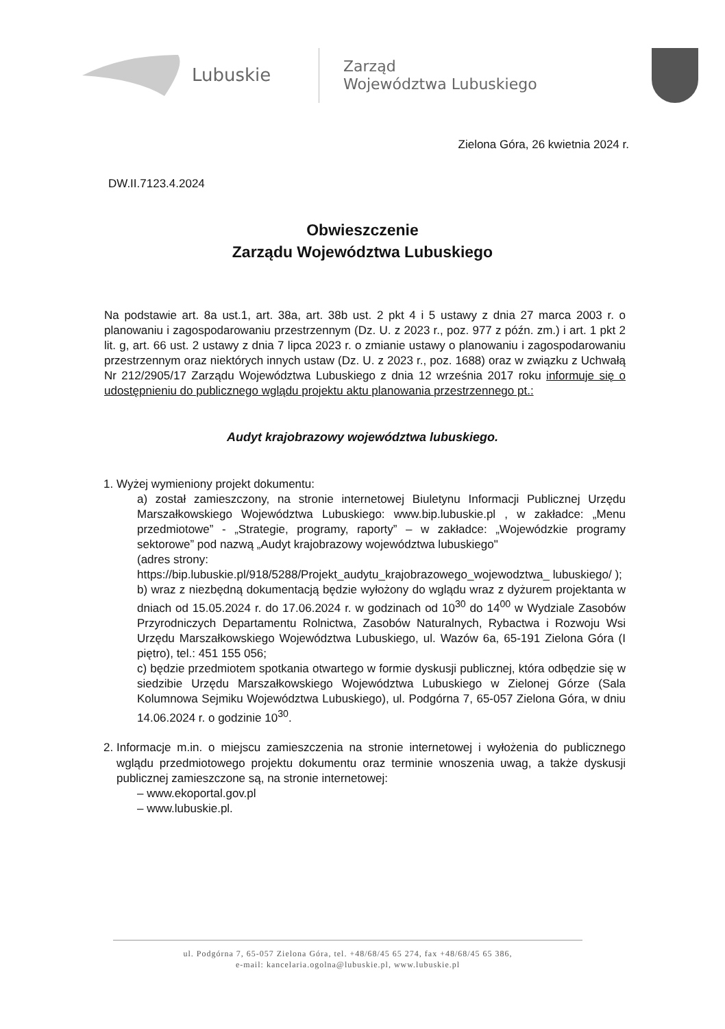Lubuskie
Zarząd
Województwa Lubuskiego
Zielona Góra, 26 kwietnia 2024 r.
DW.II.7123.4.2024
Obwieszczenie
Zarządu Województwa Lubuskiego
Na podstawie art. 8a ust.1, art. 38a, art. 38b ust. 2 pkt 4 i 5 ustawy z dnia 27 marca 2003 r. o planowaniu i zagospodarowaniu przestrzennym (Dz. U. z 2023 r., poz. 977 z późn. zm.) i art. 1 pkt 2 lit. g, art. 66 ust. 2 ustawy z dnia 7 lipca 2023 r. o zmianie ustawy o planowaniu i zagospodarowaniu przestrzennym oraz niektórych innych ustaw (Dz. U. z 2023 r., poz. 1688) oraz w związku z Uchwałą Nr 212/2905/17 Zarządu Województwa Lubuskiego z dnia 12 września 2017 roku informuje się o udostępnieniu do publicznego wglądu projektu aktu planowania przestrzennego pt.:
Audyt krajobrazowy województwa lubuskiego.
1. Wyżej wymieniony projekt dokumentu:
a) został zamieszczony, na stronie internetowej Biuletynu Informacji Publicznej Urzędu Marszałkowskiego Województwa Lubuskiego: www.bip.lubuskie.pl , w zakładce: „Menu przedmiotowe” - „Strategie, programy, raporty” – w zakładce: „Wojewódzkie programy sektorowe” pod nazwą „Audyt krajobrazowy województwa lubuskiego"
(adres strony:
https://bip.lubuskie.pl/918/5288/Projekt_audytu_krajobrazowego_wojewodztwa_ lubuskiego/ );
b) wraz z niezbędną dokumentacją będzie wyłożony do wglądu wraz z dyżurem projektanta w dniach od 15.05.2024 r. do 17.06.2024 r. w godzinach od 10<sup>30</sup> do 14<sup>00</sup> w Wydziale Zasobów Przyrodniczych Departamentu Rolnictwa, Zasobów Naturalnych, Rybactwa i Rozwoju Wsi Urzędu Marszałkowskiego Województwa Lubuskiego, ul. Wazów 6a, 65-191 Zielona Góra (I piętro), tel.: 451 155 056;
c) będzie przedmiotem spotkania otwartego w formie dyskusji publicznej, która odbędzie się w siedzibie Urzędu Marszałkowskiego Województwa Lubuskiego w Zielonej Górze (Sala Kolumnowa Sejmiku Województwa Lubuskiego), ul. Podgórna 7, 65-057 Zielona Góra, w dniu 14.06.2024 r. o godzinie 10<sup>30</sup>.
2. Informacje m.in. o miejscu zamieszczenia na stronie internetowej i wyłożenia do publicznego wglądu przedmiotowego projektu dokumentu oraz terminie wnoszenia uwag, a także dyskusji publicznej zamieszczone są, na stronie internetowej:
– www.ekoportal.gov.pl
– www.lubuskie.pl.
ul. Podgórna 7, 65-057 Zielona Góra, tel. +48/68/45 65 274, fax +48/68/45 65 386,
e-mail: kancelaria.ogolna@lubuskie.pl, www.lubuskie.pl